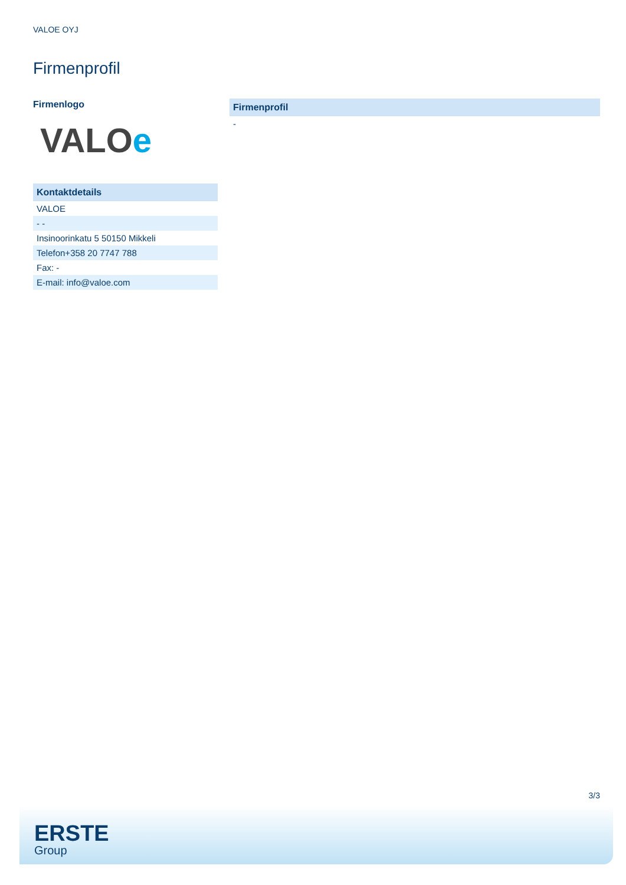VALOE OYJ
Firmenprofil
Firmenlogo
VALOe
| Kontaktdetails |
| --- |
| VALOE |
| - - |
| Insinoorinkatu 5 50150 Mikkeli |
| Telefon+358 20 7747 788 |
| Fax: - |
| E-mail: info@valoe.com |
| Firmenprofil |
| --- |
| - |
3/3
ERSTE
Group